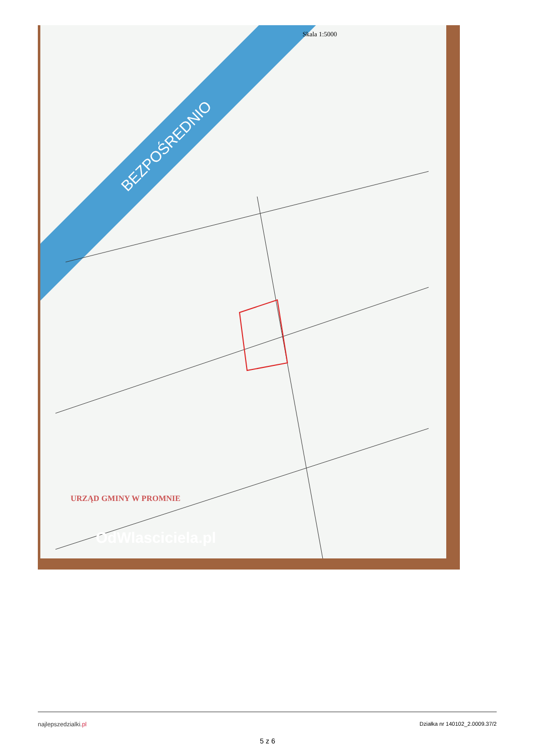BEZPOŚREDNIO
Skala 1:5000
URZĄD GMINY W PROMNIE
OdWlasciciela.pl
najlepszedzialki.pl Działka nr 140102_2.0009.37/2
5 z 6